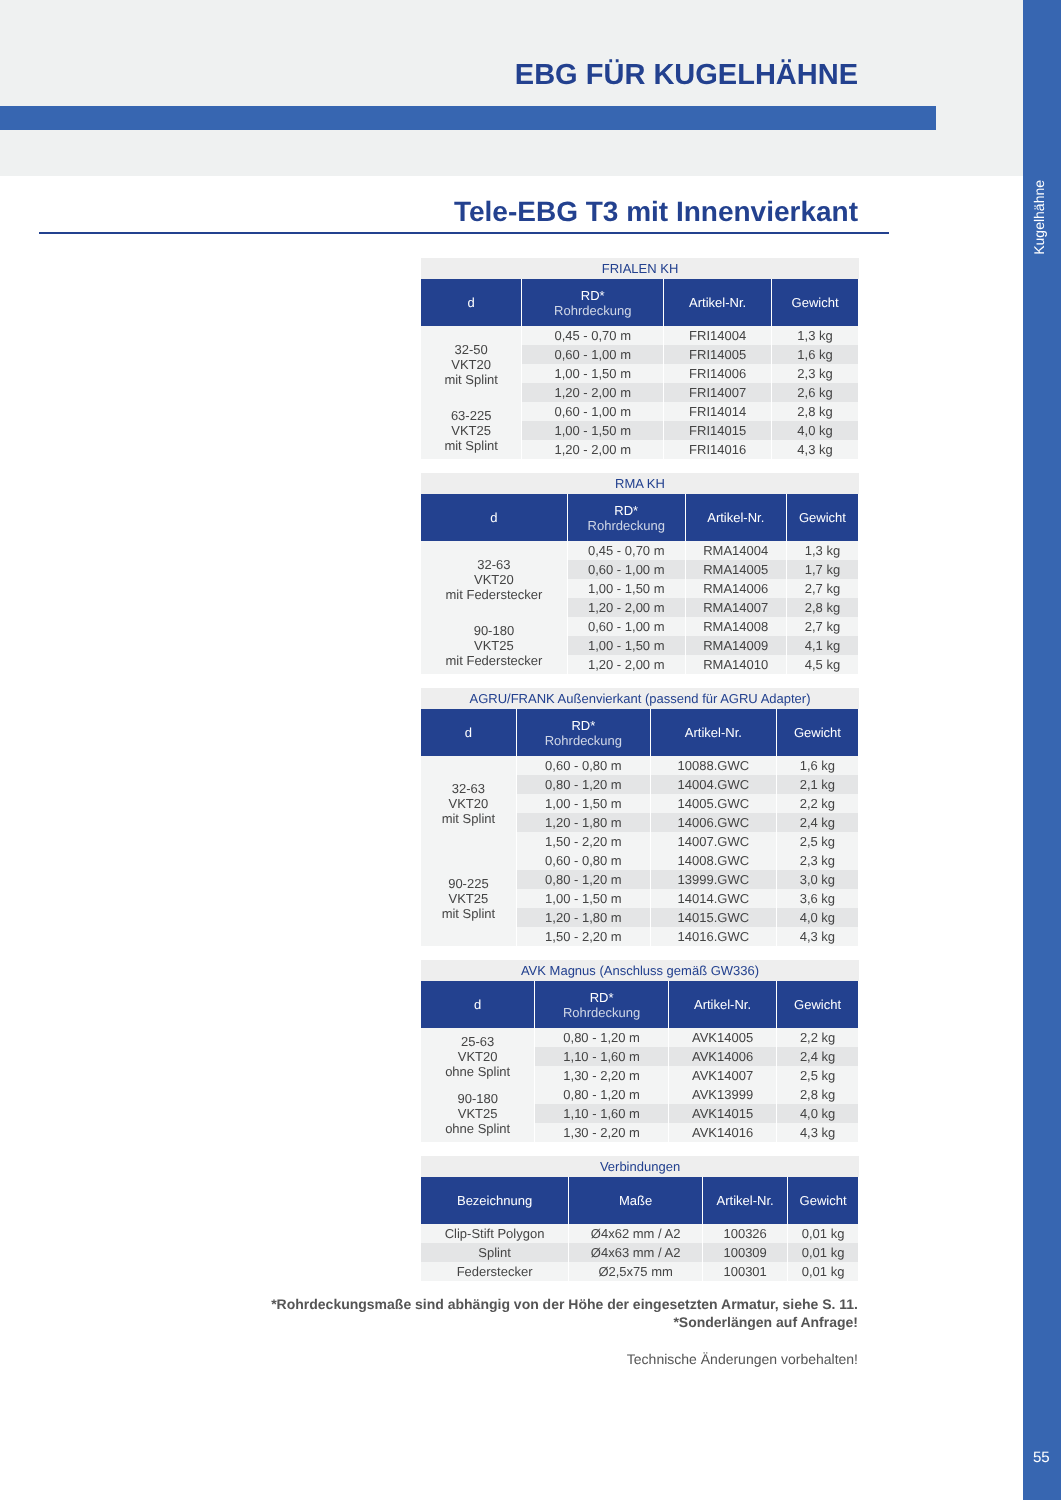EBG FÜR KUGELHÄHNE
Kugelhähne
55
Tele-EBG T3 mit Innenvierkant
FRIALEN KH
| d | RD* Rohrdeckung | Artikel-Nr. | Gewicht |
| --- | --- | --- | --- |
| 32-50 VKT20 mit Splint | 0,45 - 0,70 m | FRI14004 | 1,3 kg |
| | 0,60 - 1,00 m | FRI14005 | 1,6 kg |
| | 1,00 - 1,50 m | FRI14006 | 2,3 kg |
| | 1,20 - 2,00 m | FRI14007 | 2,6 kg |
| 63-225 VKT25 mit Splint | 0,60 - 1,00 m | FRI14014 | 2,8 kg |
| | 1,00 - 1,50 m | FRI14015 | 4,0 kg |
| | 1,20 - 2,00 m | FRI14016 | 4,3 kg |
RMA KH
| d | RD* Rohrdeckung | Artikel-Nr. | Gewicht |
| --- | --- | --- | --- |
| 32-63 VKT20 mit Federstecker | 0,45 - 0,70 m | RMA14004 | 1,3 kg |
| | 0,60 - 1,00 m | RMA14005 | 1,7 kg |
| | 1,00 - 1,50 m | RMA14006 | 2,7 kg |
| | 1,20 - 2,00 m | RMA14007 | 2,8 kg |
| 90-180 VKT25 mit Federstecker | 0,60 - 1,00 m | RMA14008 | 2,7 kg |
| | 1,00 - 1,50 m | RMA14009 | 4,1 kg |
| | 1,20 - 2,00 m | RMA14010 | 4,5 kg |
AGRU/FRANK Außenvierkant (passend für AGRU Adapter)
| d | RD* Rohrdeckung | Artikel-Nr. | Gewicht |
| --- | --- | --- | --- |
| 32-63 VKT20 mit Splint | 0,60 - 0,80 m | 10088.GWC | 1,6 kg |
| | 0,80 - 1,20 m | 14004.GWC | 2,1 kg |
| | 1,00 - 1,50 m | 14005.GWC | 2,2 kg |
| | 1,20 - 1,80 m | 14006.GWC | 2,4 kg |
| | 1,50 - 2,20 m | 14007.GWC | 2,5 kg |
| 90-225 VKT25 mit Splint | 0,60 - 0,80 m | 14008.GWC | 2,3 kg |
| | 0,80 - 1,20 m | 13999.GWC | 3,0 kg |
| | 1,00 - 1,50 m | 14014.GWC | 3,6 kg |
| | 1,20 - 1,80 m | 14015.GWC | 4,0 kg |
| | 1,50 - 2,20 m | 14016.GWC | 4,3 kg |
AVK Magnus (Anschluss gemäß GW336)
| d | RD* Rohrdeckung | Artikel-Nr. | Gewicht |
| --- | --- | --- | --- |
| 25-63 VKT20 ohne Splint | 0,80 - 1,20 m | AVK14005 | 2,2 kg |
| | 1,10 - 1,60 m | AVK14006 | 2,4 kg |
| | 1,30 - 2,20 m | AVK14007 | 2,5 kg |
| 90-180 VKT25 ohne Splint | 0,80 - 1,20 m | AVK13999 | 2,8 kg |
| | 1,10 - 1,60 m | AVK14015 | 4,0 kg |
| | 1,30 - 2,20 m | AVK14016 | 4,3 kg |
Verbindungen
| Bezeichnung | Maße | Artikel-Nr. | Gewicht |
| --- | --- | --- | --- |
| Clip-Stift Polygon | Ø4x62 mm / A2 | 100326 | 0,01 kg |
| Splint | Ø4x63 mm / A2 | 100309 | 0,01 kg |
| Federstecker | Ø2,5x75 mm | 100301 | 0,01 kg |
*Rohrdeckungsmaße sind abhängig von der Höhe der eingesetzten Armatur, siehe S. 11.
*Sonderlängen auf Anfrage!
Technische Änderungen vorbehalten!